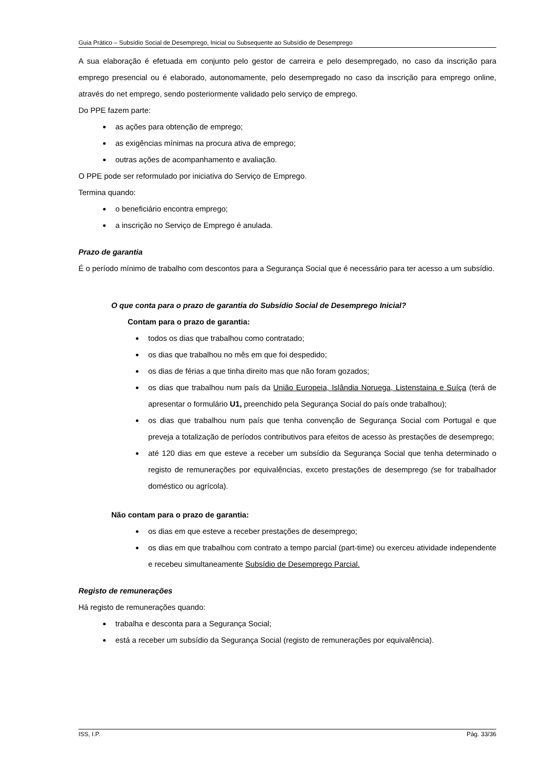Guia Prático – Subsídio Social de Desemprego, Inicial ou Subsequente ao Subsídio de Desemprego
A sua elaboração é efetuada em conjunto pelo gestor de carreira e pelo desempregado, no caso da inscrição para emprego presencial ou é elaborado, autonomamente, pelo desempregado no caso da inscrição para emprego online, através do net emprego, sendo posteriormente validado pelo serviço de emprego.
Do PPE fazem parte:
as ações para obtenção de emprego;
as exigências mínimas na procura ativa de emprego;
outras ações de acompanhamento e avaliação.
O PPE pode ser reformulado por iniciativa do Serviço de Emprego.
Termina quando:
o beneficiário encontra emprego;
a inscrição no Serviço de Emprego é anulada.
Prazo de garantia
É o período mínimo de trabalho com descontos para a Segurança Social que é necessário para ter acesso a um subsídio.
O que conta para o prazo de garantia do Subsídio Social de Desemprego Inicial?
Contam para o prazo de garantia:
todos os dias que trabalhou como contratado;
os dias que trabalhou no mês em que foi despedido;
os dias de férias a que tinha direito mas que não foram gozados;
os dias que trabalhou num país da União Europeia, Islândia Noruega, Listenstaina e Suíça (terá de apresentar o formulário U1, preenchido pela Segurança Social do país onde trabalhou);
os dias que trabalhou num país que tenha convenção de Segurança Social com Portugal e que preveja a totalização de períodos contributivos para efeitos de acesso às prestações de desemprego;
até 120 dias em que esteve a receber um subsídio da Segurança Social que tenha determinado o registo de remunerações por equivalências, exceto prestações de desemprego (se for trabalhador doméstico ou agrícola).
Não contam para o prazo de garantia:
os dias em que esteve a receber prestações de desemprego;
os dias em que trabalhou com contrato a tempo parcial (part-time) ou exerceu atividade independente e recebeu simultaneamente Subsídio de Desemprego Parcial.
Registo de remunerações
Há registo de remunerações quando:
trabalha e desconta para a Segurança Social;
está a receber um subsídio da Segurança Social (registo de remunerações por equivalência).
ISS, I.P. Pág. 33/36